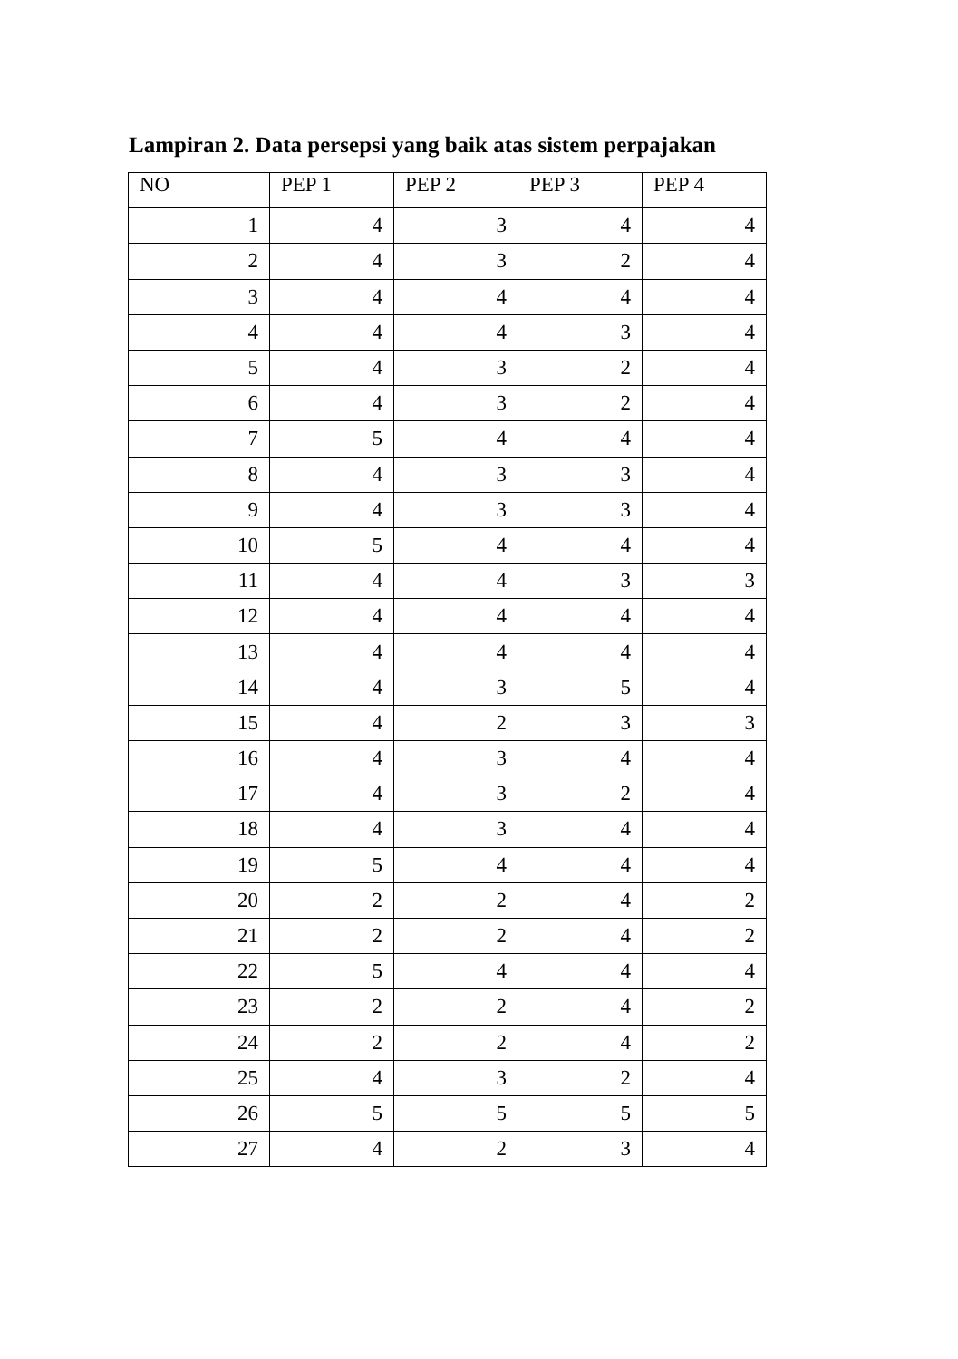Lampiran 2. Data persepsi yang baik atas sistem perpajakan
| NO | PEP 1 | PEP 2 | PEP 3 | PEP 4 |
| --- | --- | --- | --- | --- |
| 1 | 4 | 3 | 4 | 4 |
| 2 | 4 | 3 | 2 | 4 |
| 3 | 4 | 4 | 4 | 4 |
| 4 | 4 | 4 | 3 | 4 |
| 5 | 4 | 3 | 2 | 4 |
| 6 | 4 | 3 | 2 | 4 |
| 7 | 5 | 4 | 4 | 4 |
| 8 | 4 | 3 | 3 | 4 |
| 9 | 4 | 3 | 3 | 4 |
| 10 | 5 | 4 | 4 | 4 |
| 11 | 4 | 4 | 3 | 3 |
| 12 | 4 | 4 | 4 | 4 |
| 13 | 4 | 4 | 4 | 4 |
| 14 | 4 | 3 | 5 | 4 |
| 15 | 4 | 2 | 3 | 3 |
| 16 | 4 | 3 | 4 | 4 |
| 17 | 4 | 3 | 2 | 4 |
| 18 | 4 | 3 | 4 | 4 |
| 19 | 5 | 4 | 4 | 4 |
| 20 | 2 | 2 | 4 | 2 |
| 21 | 2 | 2 | 4 | 2 |
| 22 | 5 | 4 | 4 | 4 |
| 23 | 2 | 2 | 4 | 2 |
| 24 | 2 | 2 | 4 | 2 |
| 25 | 4 | 3 | 2 | 4 |
| 26 | 5 | 5 | 5 | 5 |
| 27 | 4 | 2 | 3 | 4 |